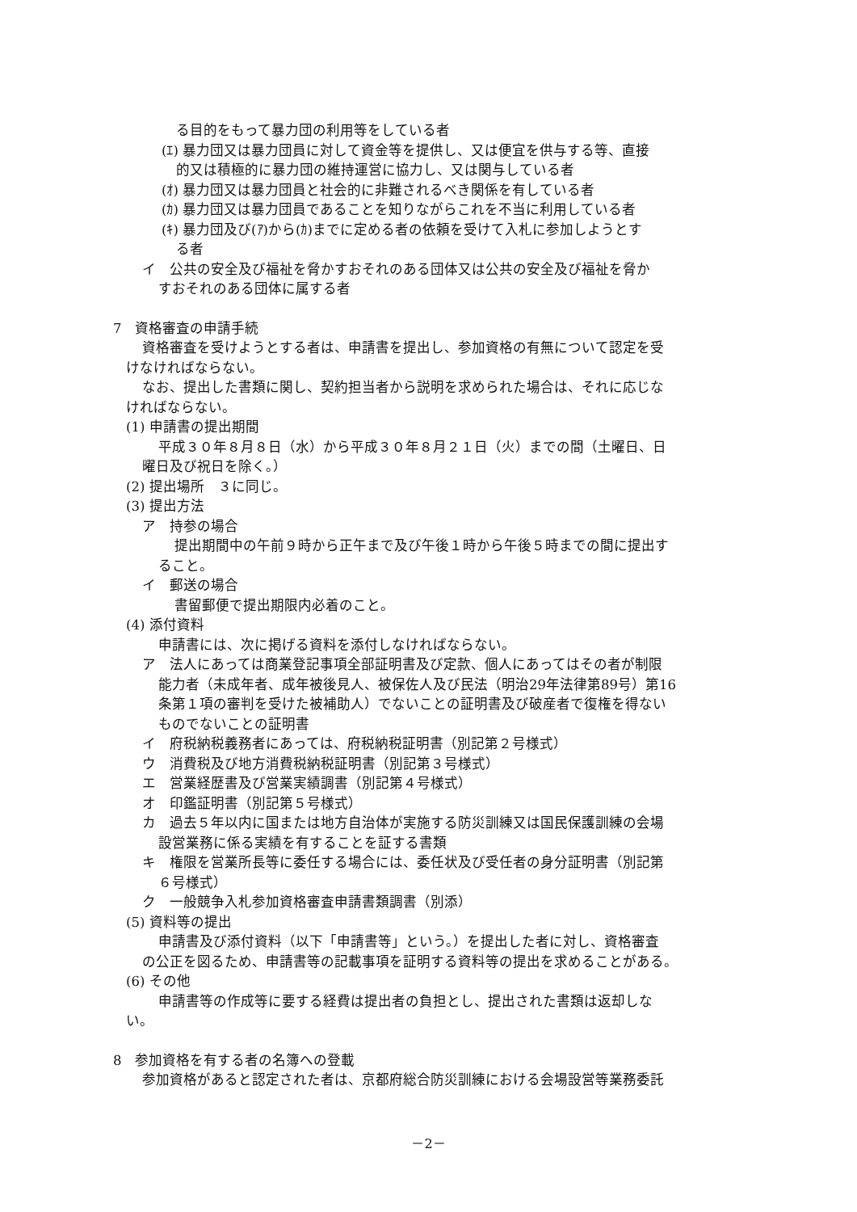る目的をもって暴力団の利用等をしている者
(ｴ) 暴力団又は暴力団員に対して資金等を提供し、又は便宜を供与する等、直接
的又は積極的に暴力団の維持運営に協力し、又は関与している者
(ｵ) 暴力団又は暴力団員と社会的に非難されるべき関係を有している者
(ｶ) 暴力団又は暴力団員であることを知りながらこれを不当に利用している者
(ｷ) 暴力団及び(ｱ)から(ｶ)までに定める者の依頼を受けて入札に参加しようとす
る者
イ　公共の安全及び福祉を脅かすおそれのある団体又は公共の安全及び福祉を脅か
すおそれのある団体に属する者
7　資格審査の申請手続
資格審査を受けようとする者は、申請書を提出し、参加資格の有無について認定を受
けなければならない。
なお、提出した書類に関し、契約担当者から説明を求められた場合は、それに応じな
ければならない。
(1) 申請書の提出期間
平成３０年８月８日（水）から平成３０年８月２１日（火）までの間（土曜日、日
曜日及び祝日を除く。）
(2) 提出場所　３に同じ。
(3) 提出方法
ア　持参の場合
提出期間中の午前９時から正午まで及び午後１時から午後５時までの間に提出す
ること。
イ　郵送の場合
書留郵便で提出期限内必着のこと。
(4) 添付資料
申請書には、次に掲げる資料を添付しなければならない。
ア　法人にあっては商業登記事項全部証明書及び定款、個人にあってはその者が制限
能力者（未成年者、成年被後見人、被保佐人及び民法（明治29年法律第89号）第16
条第１項の審判を受けた被補助人）でないことの証明書及び破産者で復権を得ない
ものでないことの証明書
イ　府税納税義務者にあっては、府税納税証明書（別記第２号様式）
ウ　消費税及び地方消費税納税証明書（別記第３号様式）
エ　営業経歴書及び営業実績調書（別記第４号様式）
オ　印鑑証明書（別記第５号様式）
カ　過去５年以内に国または地方自治体が実施する防災訓練又は国民保護訓練の会場
設営業務に係る実績を有することを証する書類
キ　権限を営業所長等に委任する場合には、委任状及び受任者の身分証明書（別記第
６号様式）
ク　一般競争入札参加資格審査申請書類調書（別添）
(5) 資料等の提出
申請書及び添付資料（以下「申請書等」という。）を提出した者に対し、資格審査
の公正を図るため、申請書等の記載事項を証明する資料等の提出を求めることがある。
(6) その他
申請書等の作成等に要する経費は提出者の負担とし、提出された書類は返却しな
い。
8　参加資格を有する者の名簿への登載
参加資格があると認定された者は、京都府総合防災訓練における会場設営等業務委託
－2－